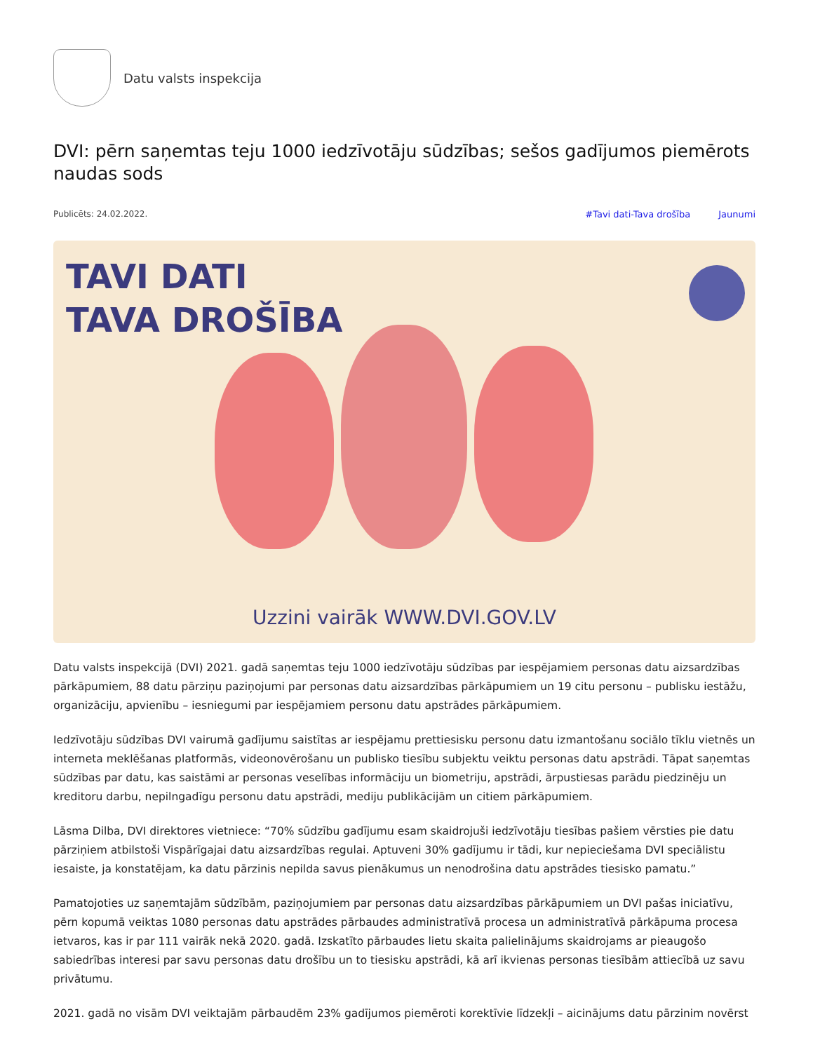Datu valsts inspekcija
DVI: pērn saņemtas teju 1000 iedzīvotāju sūdzības; sešos gadījumos piemērots naudas sods
Publicēts: 24.02.2022. #Tavi dati-Tava drošība Jaunumi
TAVI DATI
TAVA DROŠĪBA
Uzzini vairāk WWW.DVI.GOV.LV
Datu valsts inspekcijā (DVI) 2021. gadā saņemtas teju 1000 iedzīvotāju sūdzības par iespējamiem personas datu aizsardzības pārkāpumiem, 88 datu pārziņu paziņojumi par personas datu aizsardzības pārkāpumiem un 19 citu personu – publisku iestāžu, organizāciju, apvienību – iesniegumi par iespējamiem personu datu apstrādes pārkāpumiem.
Iedzīvotāju sūdzības DVI vairumā gadījumu saistītas ar iespējamu prettiesisku personu datu izmantošanu sociālo tīklu vietnēs un interneta meklēšanas platformās, videonovērošanu un publisko tiesību subjektu veiktu personas datu apstrādi. Tāpat saņemtas sūdzības par datu, kas saistāmi ar personas veselības informāciju un biometriju, apstrādi, ārpustiesas parādu piedzinēju un kreditoru darbu, nepilngadīgu personu datu apstrādi, mediju publikācijām un citiem pārkāpumiem.
Lāsma Dilba, DVI direktores vietniece: “70% sūdzību gadījumu esam skaidrojuši iedzīvotāju tiesības pašiem vērsties pie datu pārziņiem atbilstoši Vispārīgajai datu aizsardzības regulai. Aptuveni 30% gadījumu ir tādi, kur nepieciešama DVI speciālistu iesaiste, ja konstatējam, ka datu pārzinis nepilda savus pienākumus un nenodrošina datu apstrādes tiesisko pamatu.”
Pamatojoties uz saņemtajām sūdzībām, paziņojumiem par personas datu aizsardzības pārkāpumiem un DVI pašas iniciatīvu, pērn kopumā veiktas 1080 personas datu apstrādes pārbaudes administratīvā procesa un administratīvā pārkāpuma procesa ietvaros, kas ir par 111 vairāk nekā 2020. gadā. Izskatīto pārbaudes lietu skaita palielinājums skaidrojams ar pieaugošo sabiedrības interesi par savu personas datu drošību un to tiesisku apstrādi, kā arī ikvienas personas tiesībām attiecībā uz savu privātumu.
2021. gadā no visām DVI veiktajām pārbaudēm 23% gadījumos piemēroti korektīvie līdzekļi – aicinājums datu pārzinim novērst